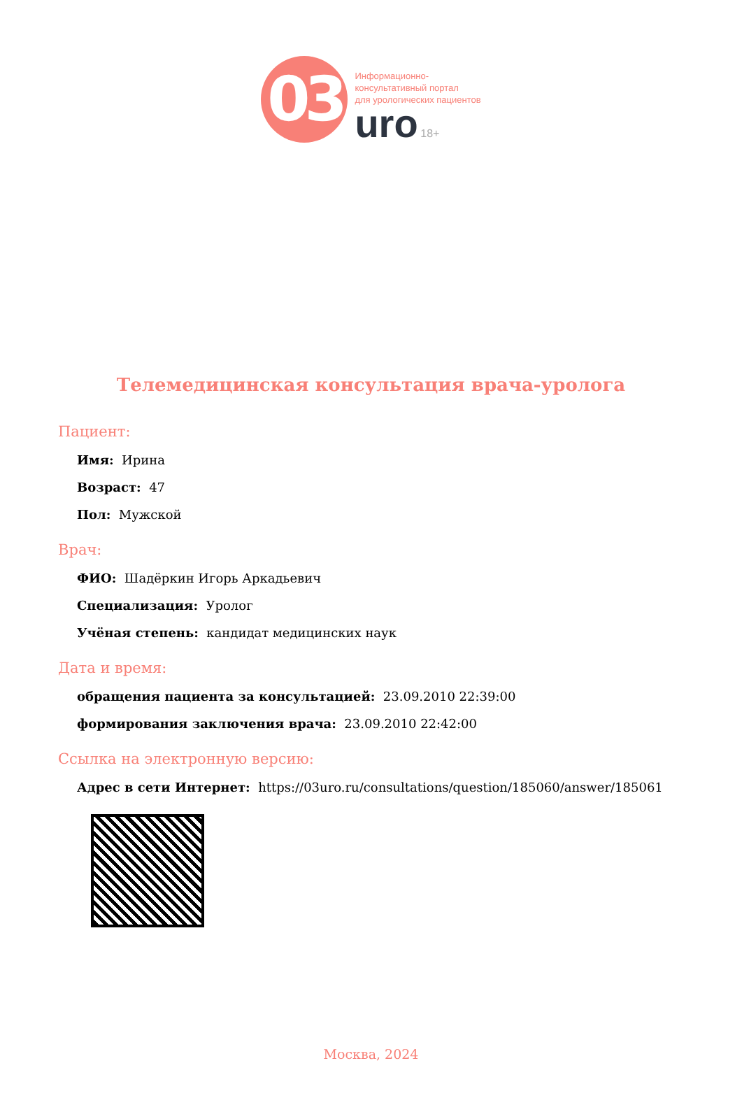03
Информационно-
консультативный портал
для урологических пациентов
uro 18+
Телемедицинская консультация врача-уролога
Пациент:
Имя: Ирина
Возраст: 47
Пол: Мужской
Врач:
ФИО: Шадёркин Игорь Аркадьевич
Специализация: Уролог
Учёная степень: кандидат медицинских наук
Дата и время:
обращения пациента за консультацией: 23.09.2010 22:39:00
формирования заключения врача: 23.09.2010 22:42:00
Ссылка на электронную версию:
Адрес в сети Интернет: https://03uro.ru/consultations/question/185060/answer/185061
Москва, 2024